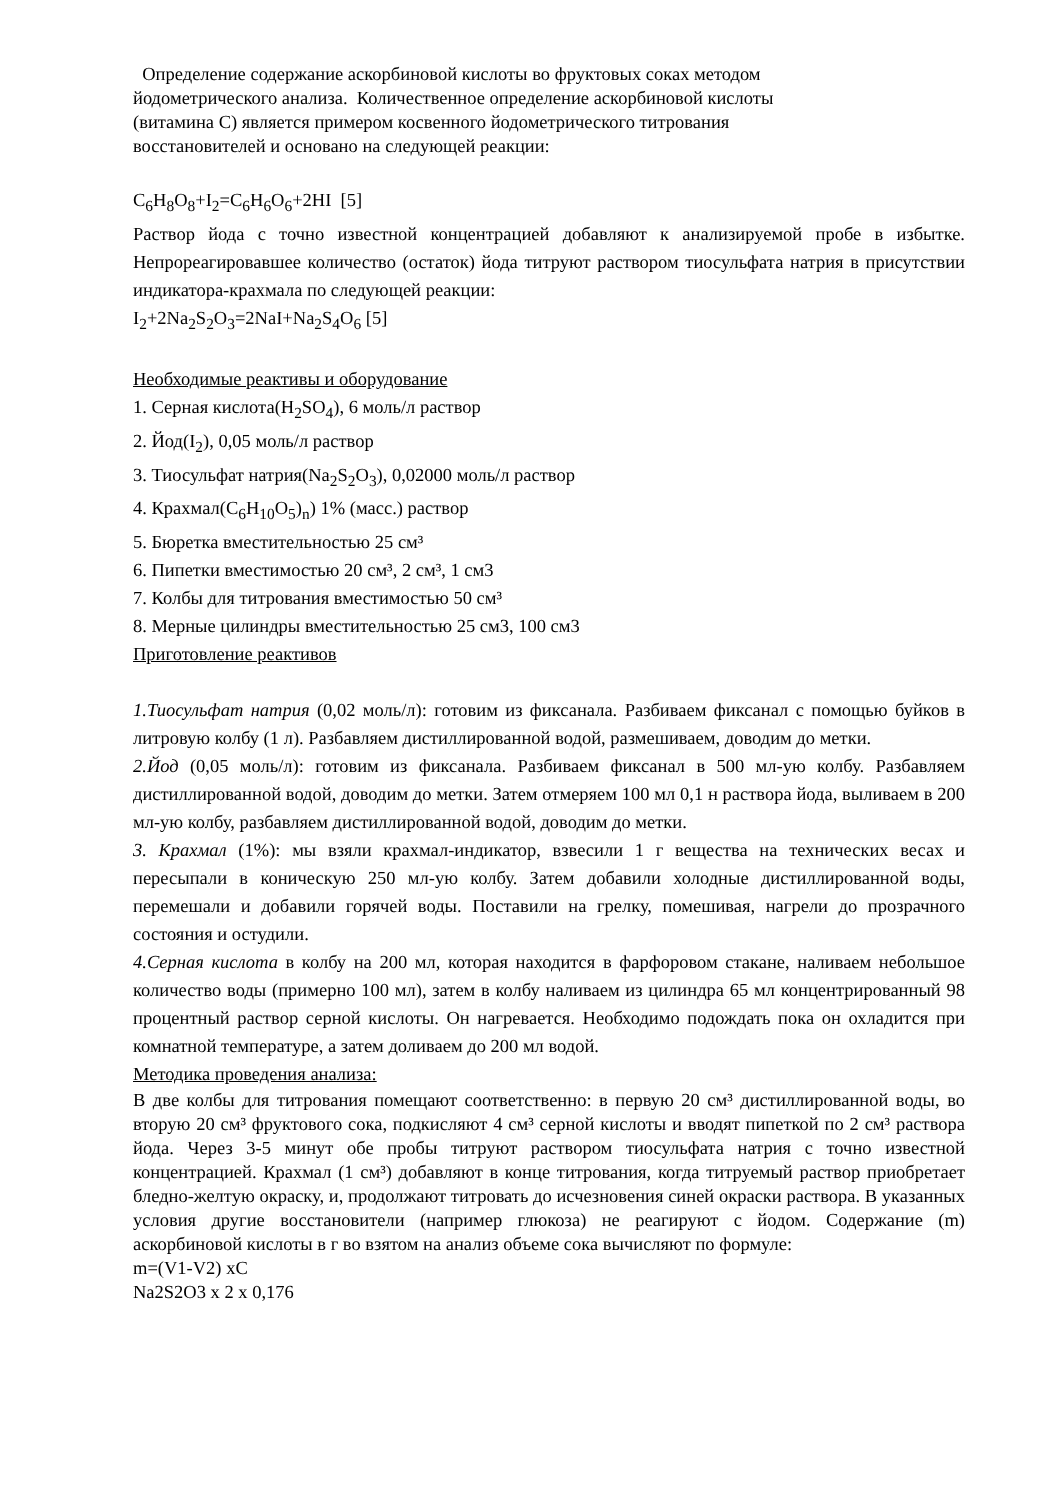Определение содержание аскорбиновой кислоты во фруктовых соках методом
йодометрического анализа. Количественное определение аскорбиновой кислоты
(витамина С) является примером косвенного йодометрического титрования
восстановителей и основано на следующей реакции:
C<sub>6</sub>H<sub>8</sub>O<sub>8</sub>+I<sub>2</sub>=C<sub>6</sub>H<sub>6</sub>O<sub>6</sub>+2HI [5]
Раствор йода с точно известной концентрацией добавляют к анализируемой пробе в избытке. Непрореагировавшее количество (остаток) йода титруют раствором тиосульфата натрия в присутствии индикатора-крахмала по следующей реакции:
I<sub>2</sub>+2Na<sub>2</sub>S<sub>2</sub>O<sub>3</sub>=2NaI+Na<sub>2</sub>S<sub>4</sub>O<sub>6</sub> [5]
Необходимые реактивы и оборудование
1. Серная кислота(H<sub>2</sub>SO<sub>4</sub>), 6 моль/л раствор
2. Йод(I<sub>2</sub>), 0,05 моль/л раствор
3. Тиосульфат натрия(Na<sub>2</sub>S<sub>2</sub>O<sub>3</sub>), 0,02000 моль/л раствор
4. Крахмал(C<sub>6</sub>H<sub>10</sub>O<sub>5</sub>)<sub>n</sub>) 1% (масс.) раствор
5. Бюретка вместительностью 25 см³
6. Пипетки вместимостью 20 см³, 2 см³, 1 см3
7. Колбы для титрования вместимостью 50 см³
8. Мерные цилиндры вместительностью 25 см3, 100 см3
Приготовление реактивов
1.Тиосульфат натрия (0,02 моль/л): готовим из фиксанала. Разбиваем фиксанал с помощью буйков в литровую колбу (1 л). Разбавляем дистиллированной водой, размешиваем, доводим до метки.
2.Йод (0,05 моль/л): готовим из фиксанала. Разбиваем фиксанал в 500 мл-ую колбу. Разбавляем дистиллированной водой, доводим до метки. Затем отмеряем 100 мл 0,1 н раствора йода, выливаем в 200 мл-ую колбу, разбавляем дистиллированной водой, доводим до метки.
3. Крахмал (1%): мы взяли крахмал-индикатор, взвесили 1 г вещества на технических весах и пересыпали в коническую 250 мл-ую колбу. Затем добавили холодные дистиллированной воды, перемешали и добавили горячей воды. Поставили на грелку, помешивая, нагрели до прозрачного состояния и остудили.
4.Серная кислота в колбу на 200 мл, которая находится в фарфоровом стакане, наливаем небольшое количество воды (примерно 100 мл), затем в колбу наливаем из цилиндра 65 мл концентрированный 98 процентный раствор серной кислоты. Он нагревается. Необходимо подождать пока он охладится при комнатной температуре, а затем доливаем до 200 мл водой.
Методика проведения анализа:
В две колбы для титрования помещают соответственно: в первую 20 см³ дистиллированной воды, во вторую 20 см³ фруктового сока, подкисляют 4 см³ серной кислоты и вводят пипеткой по 2 см³ раствора йода. Через 3-5 минут обе пробы титруют раствором тиосульфата натрия с точно известной концентрацией. Крахмал (1 см³) добавляют в конце титрования, когда титруемый раствор приобретает бледно-желтую окраску, и, продолжают титровать до исчезновения синей окраски раствора. В указанных условия другие восстановители (например глюкоза) не реагируют с йодом. Содержание (m) аскорбиновой кислоты в г во взятом на анализ объеме сока вычисляют по формуле:
m=(V1-V2) xC
Na2S2O3 x 2 x 0,176